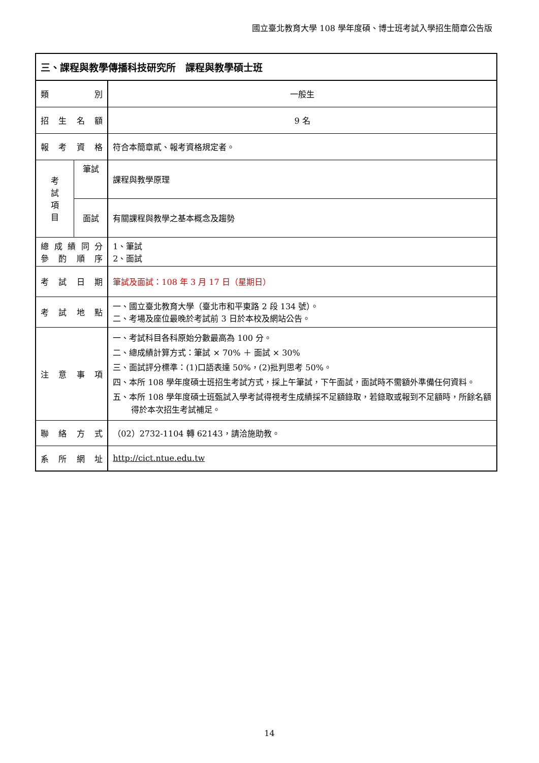國立臺北教育大學 108 學年度碩、博士班考試入學招生簡章公告版
| 三、課程與教學傳播科技研究所 課程與教學碩士班 | | |
| 類 別 | | 一般生 |
| 招 生 名 額 | | 9 名 |
| 報 考 資 格 | | 符合本簡章貳、報考資格規定者。 |
| 考 試 項 目 | 筆試 | 課程與教學原理 |
| | 面試 | 有關課程與教學之基本概念及趨勢 |
| 總成績同分 參酌順序 | | 1、筆試 2、面試 |
| 考 試 日 期 | | 筆試及面試：108 年 3 月 17 日（星期日） |
| 考 試 地 點 | | 一、國立臺北教育大學（臺北市和平東路 2 段 134 號）。 二、考場及座位最晚於考試前 3 日於本校及網站公告。 |
| 注 意 事 項 | | 一、考試科目各科原始分數最高為 100 分。 二、總成績計算方式：筆試 × 70% ＋ 面試 × 30% 三、面試評分標準：(1)口語表達 50%，(2)批判思考 50%。 四、本所 108 學年度碩士班招生考試方式，採上午筆試，下午面試，面試時不需額外準備任何資料。 五、本所 108 學年度碩士班甄試入學考試得視考生成績採不足額錄取，若錄取或報到不足額時，所餘名額得於本次招生考試補足。 |
| 聯 絡 方 式 | | （02）2732-1104 轉 62143，請洽施助教。 |
| 系 所 網 址 | | http://cict.ntue.edu.tw |
14